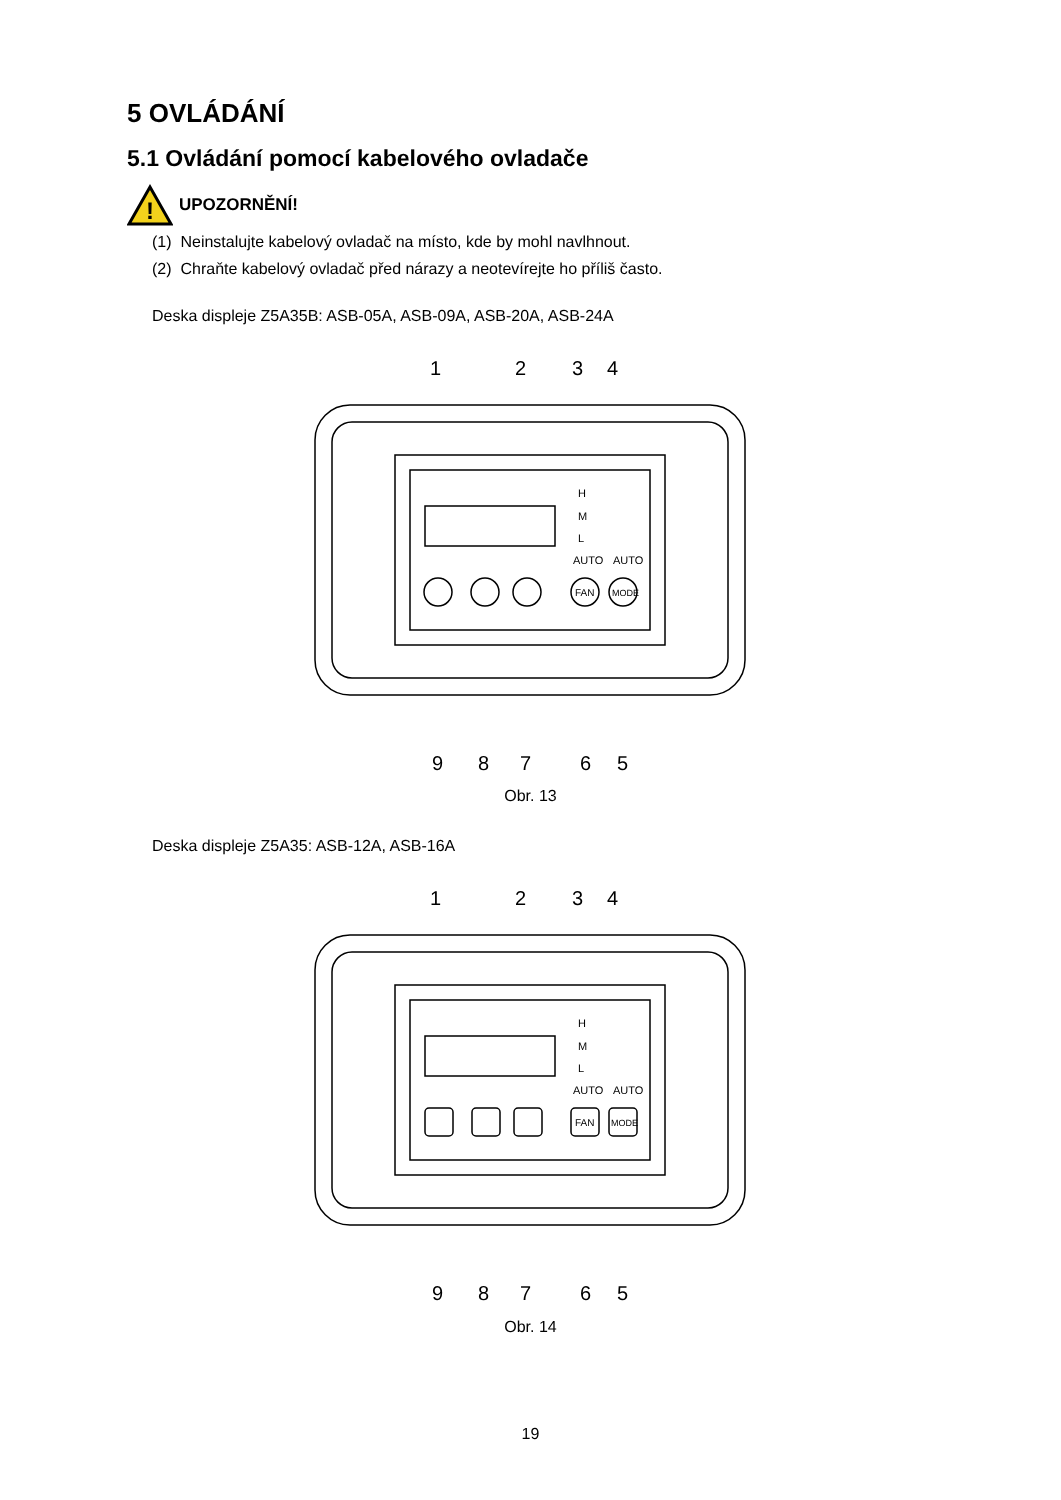5 OVLÁDÁNÍ
5.1 Ovládání pomocí kabelového ovladače
!
UPOZORNĚNÍ!
(1) Neinstalujte kabelový ovladač na místo, kde by mohl navlhnout.
(2) Chraňte kabelový ovladač před nárazy a neotevírejte ho příliš často.
Deska displeje Z5A35B: ASB-05A, ASB-09A, ASB-20A, ASB-24A
H
M
L
AUTO
AUTO
FAN
MODE
1
2
3
4
9
8
7
6
5
Obr. 13
Deska displeje Z5A35: ASB-12A, ASB-16A
H
M
L
AUTO
AUTO
FAN
MODE
1
2
3
4
9
8
7
6
5
Obr. 14
19